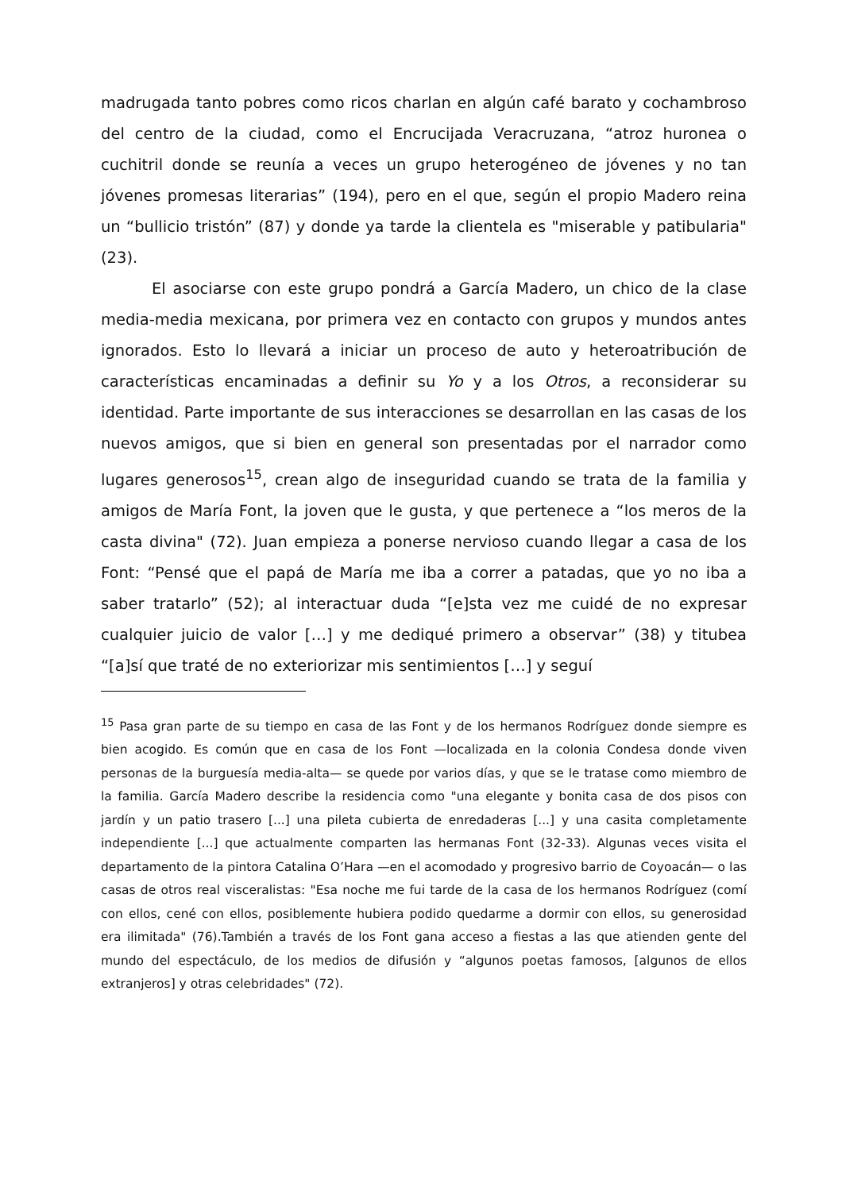madrugada tanto pobres como ricos charlan en algún café barato y cochambroso del centro de la ciudad, como el Encrucijada Veracruzana, “atroz huronea o cuchitril donde se reunía a veces un grupo heterogéneo de jóvenes y no tan jóvenes promesas literarias” (194), pero en el que, según el propio Madero reina un “bullicio tristón” (87) y donde ya tarde la clientela es "miserable y patibularia" (23).
El asociarse con este grupo pondrá a García Madero, un chico de la clase media-media mexicana, por primera vez en contacto con grupos y mundos antes ignorados. Esto lo llevará a iniciar un proceso de auto y heteroatribución de características encaminadas a definir su Yo y a los Otros, a reconsiderar su identidad. Parte importante de sus interacciones se desarrollan en las casas de los nuevos amigos, que si bien en general son presentadas por el narrador como lugares generosos<sup>15</sup>, crean algo de inseguridad cuando se trata de la familia y amigos de María Font, la joven que le gusta, y que pertenece a “los meros de la casta divina" (72). Juan empieza a ponerse nervioso cuando llegar a casa de los Font: “Pensé que el papá de María me iba a correr a patadas, que yo no iba a saber tratarlo” (52); al interactuar duda “[e]sta vez me cuidé de no expresar cualquier juicio de valor […] y me dediqué primero a observar” (38) y titubea “[a]sí que traté de no exteriorizar mis sentimientos […] y seguí
<sup>15</sup> Pasa gran parte de su tiempo en casa de las Font y de los hermanos Rodríguez donde siempre es bien acogido. Es común que en casa de los Font —localizada en la colonia Condesa donde viven personas de la burguesía media-alta— se quede por varios días, y que se le tratase como miembro de la familia. García Madero describe la residencia como "una elegante y bonita casa de dos pisos con jardín y un patio trasero [...] una pileta cubierta de enredaderas [...] y una casita completamente independiente [...] que actualmente comparten las hermanas Font (32-33). Algunas veces visita el departamento de la pintora Catalina O’Hara —en el acomodado y progresivo barrio de Coyoacán— o las casas de otros real visceralistas: "Esa noche me fui tarde de la casa de los hermanos Rodríguez (comí con ellos, cené con ellos, posiblemente hubiera podido quedarme a dormir con ellos, su generosidad era ilimitada" (76).También a través de los Font gana acceso a fiestas a las que atienden gente del mundo del espectáculo, de los medios de difusión y “algunos poetas famosos, [algunos de ellos extranjeros] y otras celebridades" (72).